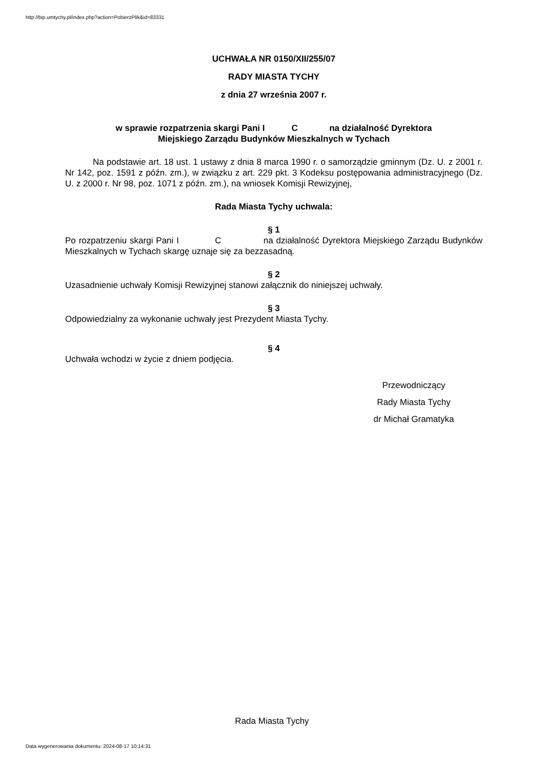http://bip.umtychy.pl/index.php?action=PobierzPlik&id=83331
UCHWAŁA NR 0150/XII/255/07
RADY MIASTA TYCHY
z dnia 27 września 2007 r.
w sprawie rozpatrzenia skargi Pani I C na działalność Dyrektora
Miejskiego Zarządu Budynków Mieszkalnych w Tychach
Na podstawie art. 18 ust. 1 ustawy z dnia 8 marca 1990 r. o samorządzie gminnym (Dz. U. z 2001 r. Nr 142, poz. 1591 z późn. zm.), w związku z art. 229 pkt. 3 Kodeksu postępowania administracyjnego (Dz. U. z 2000 r. Nr 98, poz. 1071 z późn. zm.), na wniosek Komisji Rewizyjnej,
Rada Miasta Tychy uchwala:
§ 1
Po rozpatrzeniu skargi Pani I C na działalność Dyrektora Miejskiego Zarządu Budynków Mieszkalnych w Tychach skargę uznaje się za bezzasadną.
§ 2
Uzasadnienie uchwały Komisji Rewizyjnej stanowi załącznik do niniejszej uchwały.
§ 3
Odpowiedzialny za wykonanie uchwały jest Prezydent Miasta Tychy.
§ 4
Uchwała wchodzi w życie z dniem podjęcia.
Przewodniczący
Rady Miasta Tychy
dr Michał Gramatyka
Rada Miasta Tychy
Data wygenerowania dokumentu: 2024-08-17 10:14:31